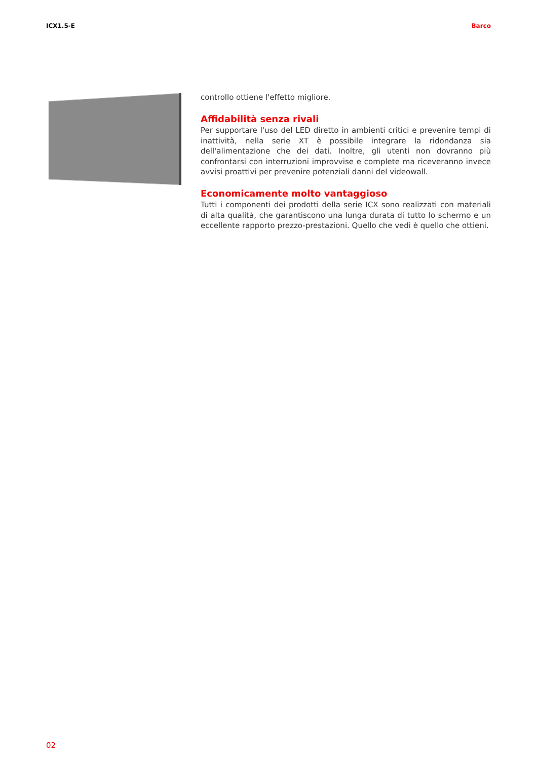ICX1.5-E Barco
controllo ottiene l'effetto migliore.
Affidabilità senza rivali
Per supportare l'uso del LED diretto in ambienti critici e prevenire tempi di inattività, nella serie XT è possibile integrare la ridondanza sia dell'alimentazione che dei dati. Inoltre, gli utenti non dovranno più confrontarsi con interruzioni improvvise e complete ma riceveranno invece avvisi proattivi per prevenire potenziali danni del videowall.
Economicamente molto vantaggioso
Tutti i componenti dei prodotti della serie ICX sono realizzati con materiali di alta qualità, che garantiscono una lunga durata di tutto lo schermo e un eccellente rapporto prezzo-prestazioni. Quello che vedi è quello che ottieni.
02